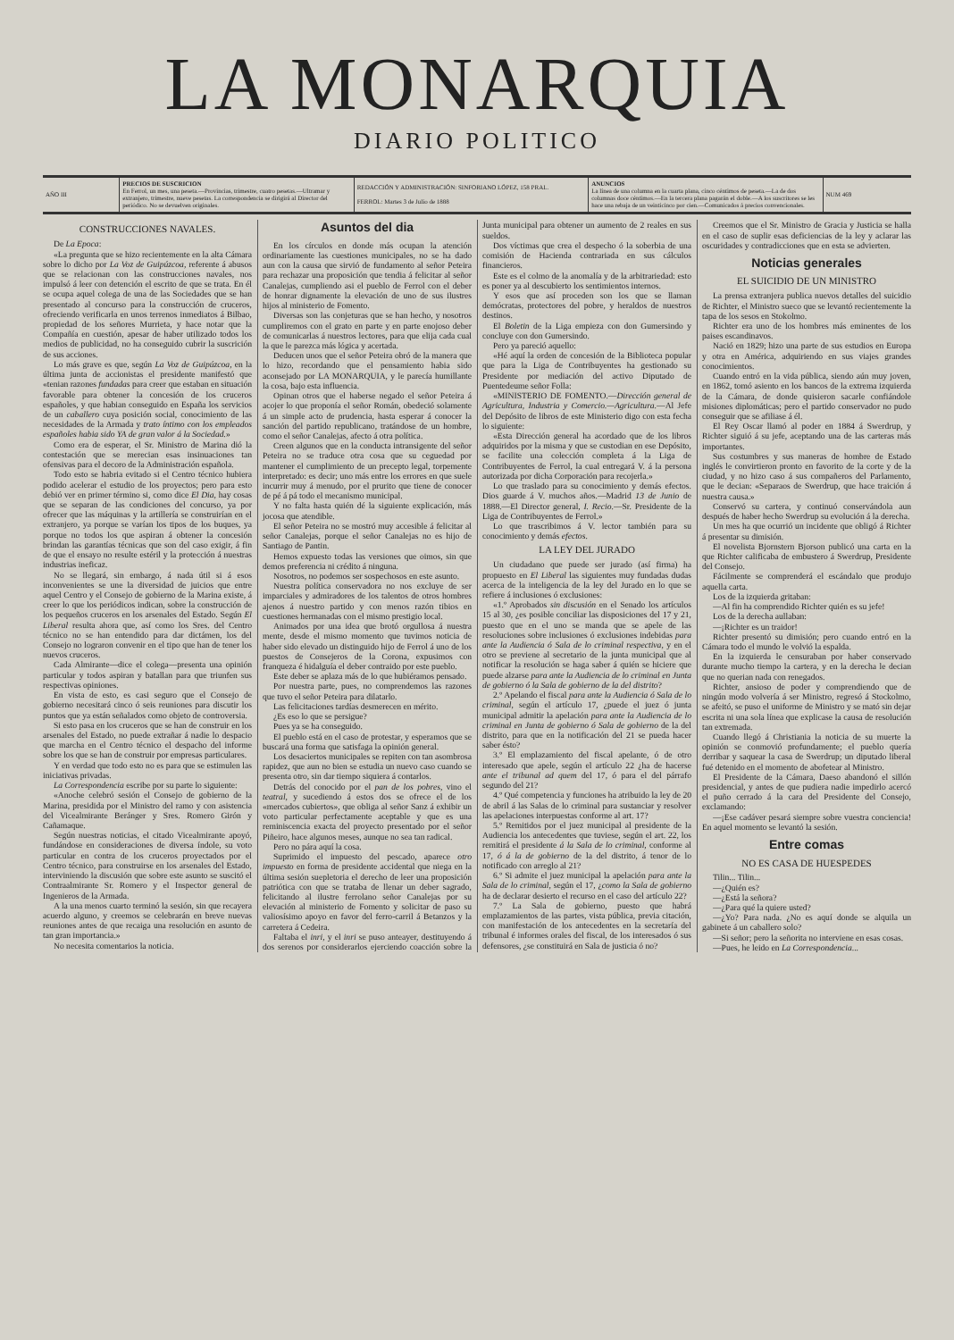LA MONARQUIA
DIARIO POLITICO
| AÑO III | PRECIOS DE SUSCRICION En Ferrol, un mes, una peseta.—Provincias, trimestre, cuatro pesetas.—Ultramar y extranjero, trimestre, nueve pesetas. La correspondencia se dirigirá al Director del periódico. No se devuelven originales. | REDACCIÓN Y ADMINISTRACIÓN: SINFORIANO LÓPEZ, 158 PRAL. FERROL: Martes 3 de Julio de 1888 | ANUNCIOS La línea de una columna en la cuarta plana, cinco céntimos de peseta.—La de dos columnas doce céntimos.—En la tercera plana pagarán el doble.—A los suscritores se les hace una rebaja de un veinticinco por cien.—Comunicados á precios convencionales. | NUM 469 |
CONSTRUCCIONES NAVALES.
De La Epoca:
«La pregunta que se hizo recientemente en la alta Cámara sobre lo dicho por La Voz de Guipúzcoa, referente á abusos que se relacionan con las construcciones navales, nos impulsó á leer con detención el escrito de que se trata. En él se ocupa aquel colega de una de las Sociedades que se han presentado al concurso para la construcción de cruceros, ofreciendo verificarla en unos terrenos inmediatos á Bilbao, propiedad de los señores Murrieta, y hace notar que la Compañía en cuestión, apesar de haber utilizado todos los medios de publicidad, no ha conseguido cubrir la suscrición de sus acciones.
Lo más grave es que, según La Voz de Guipúzcoa, en la última junta de accionistas el presidente manifestó que «tenian razones fundadas para creer que estaban en situación favorable para obtener la concesión de los cruceros españoles, y que habian conseguido en España los servicios de un caballero cuya posición social, conocimiento de las necesidades de la Armada y trato íntimo con los empleados españoles habia sido YA de gran valor á la Sociedad.»
Como era de esperar, el Sr. Ministro de Marina dió la contestación que se merecian esas insinuaciones tan ofensivas para el decoro de la Administración española.
Todo esto se habria evitado si el Centro técnico hubiera podido acelerar el estudio de los proyectos; pero para esto debió ver en primer término si, como dice El Dia, hay cosas que se separan de las condiciones del concurso, ya por ofrecer que las máquinas y la artillería se construirían en el extranjero, ya porque se varían los tipos de los buques, ya porque no todos los que aspiran á obtener la concesión brindan las garantías técnicas que son del caso exigir, á fin de que el ensayo no resulte estéril y la protección á nuestras industrias ineficaz.
No se llegará, sin embargo, á nada útil si á esos inconvenientes se une la diversidad de juicios que entre aquel Centro y el Consejo de gobierno de la Marina existe, á creer lo que los periódicos indican, sobre la construcción de los pequeños cruceros en los arsenales del Estado. Según El Liberal resulta ahora que, así como los Sres. del Centro técnico no se han entendido para dar dictámen, los del Consejo no lograron convenir en el tipo que han de tener los nuevos cruceros.
Cada Almirante—dice el colega—presenta una opinión particular y todos aspiran y batallan para que triunfen sus respectivas opiniones.
En vista de esto, es casi seguro que el Consejo de gobierno necesitará cinco ó seis reuniones para discutir los puntos que ya están señalados como objeto de controversia.
Si esto pasa en los cruceros que se han de construir en los arsenales del Estado, no puede extrañar á nadie lo despacio que marcha en el Centro técnico el despacho del informe sobre los que se han de construir por empresas particulares.
Y en verdad que todo esto no es para que se estimulen las iniciativas privadas.
La Correspondencia escribe por su parte lo siguiente:
«Anoche celebró sesión el Consejo de gobierno de la Marina, presidida por el Ministro del ramo y con asistencia del Vicealmirante Beránger y Sres. Romero Girón y Cañamaque.
Según nuestras noticias, el citado Vicealmirante apoyó, fundándose en consideraciones de diversa índole, su voto particular en contra de los cruceros proyectados por el Centro técnico, para construirse en los arsenales del Estado, interviniendo la discusión que sobre este asunto se suscitó el Contraalmirante Sr. Romero y el Inspector general de Ingenieros de la Armada.
A la una menos cuarto terminó la sesión, sin que recayera acuerdo alguno, y creemos se celebrarán en breve nuevas reuniones antes de que recaiga una resolución en asunto de tan gran importancia.»
No necesita comentarios la noticia.
Asuntos del dia
En los círculos en donde más ocupan la atención ordinariamente las cuestiones municipales, no se ha dado aun con la causa que sirvió de fundamento al señor Peteira para rechazar una proposición que tendia á felicitar al señor Canalejas, cumpliendo asi el pueblo de Ferrol con el deber de honrar dignamente la elevación de uno de sus ilustres hijos al ministerio de Fomento.
Diversas son las conjeturas que se han hecho, y nosotros cumpliremos con el grato en parte y en parte enojoso deber de comunicarlas á nuestros lectores, para que elija cada cual la que le parezca más lógica y acertada.
Deducen unos que el señor Peteira obró de la manera que lo hizo, recordando que el pensamiento habia sido aconsejado por LA MONARQUIA, y le parecía humillante la cosa, bajo esta influencia.
Opinan otros que el haberse negado el señor Peteira á acojer lo que proponía el señor Román, obedeció solamente á un simple acto de prudencia, hasta esperar á conocer la sanción del partido republicano, tratándose de un hombre, como el señor Canalejas, afecto á otra política.
Creen algunos que en la conducta intransigente del señor Peteira no se traduce otra cosa que su ceguedad por mantener el cumplimiento de un precepto legal, torpemente interpretado: es decir; uno más entre los errores en que suele incurrir muy á menudo, por el prurito que tiene de conocer de pé á pá todo el mecanismo municipal.
Y no falta hasta quién dé la siguiente explicación, más jocosa que atendible.
El señor Peteira no se mostró muy accesible á felicitar al señor Canalejas, porque el señor Canalejas no es hijo de Santiago de Pantin.
Hemos expuesto todas las versiones que oimos, sin que demos preferencia ni crédito á ninguna.
Nosotros, no podemos ser sospechosos en este asunto.
Nuestra política conservadora no nos excluye de ser imparciales y admiradores de los talentos de otros hombres ajenos á nuestro partido y con menos razón tibios en cuestiones hermanadas con el mismo prestigio local.
Animados por una idea que brotó orgullosa á nuestra mente, desde el mismo momento que tuvimos noticia de haber sido elevado un distinguido hijo de Ferrol á uno de los puestos de Consejeros de la Corona, expusimos con franqueza é hidalguía el deber contraido por este pueblo.
Este deber se aplaza más de lo que hubiéramos pensado.
Por nuestra parte, pues, no comprendemos las razones que tuvo el señor Peteira para dilatarlo.
Las felicitaciones tardías desmerecen en mérito.
¿Es eso lo que se persigue?
Pues ya se ha conseguido.
El pueblo está en el caso de protestar, y esperamos que se buscará una forma que satisfaga la opinión general.
Los desaciertos municipales se repiten con tan asombrosa rapidez, que aun no bien se estudia un nuevo caso cuando se presenta otro, sin dar tiempo siquiera á contarlos.
Detrás del conocido por el pan de los pobres, vino el teatral, y sucediendo á estos dos se ofrece el de los «mercados cubiertos», que obliga al señor Sanz á exhibir un voto particular perfectamente aceptable y que es una reminiscencia exacta del proyecto presentado por el señor Piñeiro, hace algunos meses, aunque no sea tan radical.
Pero no pára aquí la cosa.
Suprimido el impuesto del pescado, aparece otro impuesto en forma de presidente accidental que niega en la última sesión suepletoria el derecho de leer una proposición patriótica con que se trataba de llenar un deber sagrado, felicitando al ilustre ferrolano señor Canalejas por su elevación al ministerio de Fomento y solicitar de paso su valiosísimo apoyo en favor del ferro-carril á Betanzos y la carretera á Cedeira.
Faltaba el inri, y el inri se puso anteayer, destituyendo á dos serenos por considerarlos ejerciendo coacción sobre la Junta municipal para obtener un aumento de 2 reales en sus sueldos.
Dos víctimas que crea el despecho ó la soberbia de una comisión de Hacienda contrariada en sus cálculos financieros.
Este es el colmo de la anomalía y de la arbitrariedad: esto es poner ya al descubierto los sentimientos internos.
Y esos que así proceden son los que se llaman demócratas, protectores del pobre, y heraldos de nuestros destinos.
El Boletin de la Liga empieza con don Gumersindo y concluye con don Gumersindo.
Pero ya pareció aquello:
«Hé aquí la orden de concesión de la Biblioteca popular que para la Liga de Contribuyentes ha gestionado su Presidente por mediación del activo Diputado de Puentedeume señor Folla:
«MINISTERIO DE FOMENTO.—Dirección general de Agricultura, Industria y Comercio.—Agricultura.—Al Jefe del Depósito de libros de este Ministerio digo con esta fecha lo siguiente:
«Esta Dirección general ha acordado que de los libros adquiridos por la misma y que se custodian en ese Depósito, se facilite una colección completa á la Liga de Contribuyentes de Ferrol, la cual entregará V. á la persona autorizada por dicha Corporación para recojerla.»
Lo que traslado para su conocimiento y demás efectos. Dios guarde á V. muchos años.—Madrid 13 de Junio de 1888.—El Director general, I. Recio.—Sr. Presidente de la Liga de Contribuyentes de Ferrol.»
Lo que trascribimos á V. lector también para su conocimiento y demás efectos.
LA LEY DEL JURADO
Un ciudadano que puede ser jurado (así firma) ha propuesto en El Liberal las siguientes muy fundadas dudas acerca de la inteligencia de la ley del Jurado en lo que se refiere á inclusiones ó exclusiones:
«1.º Aprobados sin discusión en el Senado los artículos 15 al 30, ¿es posible conciliar las disposiciones del 17 y 21, puesto que en el uno se manda que se apele de las resoluciones sobre inclusiones ó exclusiones indebidas para ante la Audiencia ó Sala de lo criminal respectiva, y en el otro se previene al secretario de la junta municipal que al notificar la resolución se haga saber á quién se hiciere que puede alzarse para ante la Audiencia de lo criminal en Junta de gobierno ó la Sala de gobierno de la del distrito?
2.º Apelando el fiscal para ante la Audiencia ó Sala de lo criminal, según el artículo 17, ¿puede el juez ó junta municipal admitir la apelación para ante la Audiencia de lo criminal en Junta de gobierno ó Sala de gobierno de la del distrito, para que en la notificación del 21 se pueda hacer saber ésto?
3.º El emplazamiento del fiscal apelante, ó de otro interesado que apele, según el artículo 22 ¿ha de hacerse ante el tribunal ad quem del 17, ó para el del párrafo segundo del 21?
4.º Qué competencia y funciones ha atribuido la ley de 20 de abril á las Salas de lo criminal para sustanciar y resolver las apelaciones interpuestas conforme al art. 17?
5.º Remitidos por el juez municipal al presidente de la Audiencia los antecedentes que tuviese, según el art. 22, los remitirá el presidente á la Sala de lo criminal, conforme al 17, ó á la de gobierno de la del distrito, á tenor de lo notificado con arreglo al 21?
6.º Si admite el juez municipal la apelación para ante la Sala de lo criminal, según el 17, ¿como la Sala de gobierno ha de declarar desierto el recurso en el caso del artículo 22?
7.º La Sala de gobierno, puesto que habrá emplazamientos de las partes, vista pública, previa citación, con manifestación de los antecedentes en la secretaría del tribunal é informes orales del fiscal, de los interesados ó sus defensores, ¿se constituirá en Sala de justicia ó no?
Creemos que el Sr. Ministro de Gracia y Justicia se halla en el caso de suplir esas deficiencias de la ley y aclarar las oscuridades y contradicciones que en esta se advierten.
Noticias generales
EL SUICIDIO DE UN MINISTRO
La prensa extranjera publica nuevos detalles del suicidio de Richter, el Ministro sueco que se levantó recientemente la tapa de los sesos en Stokolmo.
Richter era uno de los hombres más eminentes de los paises escandinavos.
Nació en 1829; hizo una parte de sus estudios en Europa y otra en América, adquiriendo en sus viajes grandes conocimientos.
Cuando entró en la vida pública, siendo aún muy joven, en 1862, tomó asiento en los bancos de la extrema izquierda de la Cámara, de donde quisieron sacarle confiándole misiones diplomáticas; pero el partido conservador no pudo conseguir que se afiliase á él.
El Rey Oscar llamó al poder en 1884 á Swerdrup, y Richter siguió á su jefe, aceptando una de las carteras más importantes.
Sus costumbres y sus maneras de hombre de Estado inglés le convirtieron pronto en favorito de la corte y de la ciudad, y no hizo caso á sus compañeros del Parlamento, que le decian: «Separaos de Swerdrup, que hace traición á nuestra causa.»
Conservó su cartera, y continuó conservándola aun después de haber hecho Swerdrup su evolución á la derecha.
Un mes ha que ocurrió un incidente que obligó á Richter á presentar su dimisión.
El novelista Bjornstern Bjorson publicó una carta en la que Richter calificaba de embustero á Swerdrup, Presidente del Consejo.
Fácilmente se comprenderá el escándalo que produjo aquella carta.
Los de la izquierda gritaban:
—Al fin ha comprendido Richter quién es su jefe!
Los de la derecha aullaban:
—¡Richter es un traidor!
Richter presentó su dimisión; pero cuando entró en la Cámara todo el mundo le volvió la espalda.
En la izquierda le censuraban por haber conservado durante mucho tiempo la cartera, y en la derecha le decian que no querian nada con renegados.
Richter, ansioso de poder y comprendiendo que de ningún modo volvería á ser Ministro, regresó á Stockolmo, se afeitó, se puso el uniforme de Ministro y se mató sin dejar escrita ni una sola línea que explicase la causa de resolución tan extremada.
Cuando llegó á Christiania la noticia de su muerte la opinión se conmovió profundamente; el pueblo quería derribar y saquear la casa de Swerdrup; un diputado liberal fué detenido en el momento de abofetear al Ministro.
El Presidente de la Cámara, Daeso abandonó el sillón presidencial, y antes de que pudiera nadie impedirlo acercó el puño cerrado á la cara del Presidente del Consejo, exclamando:
—¡Ese cadáver pesará siempre sobre vuestra conciencia! En aquel momento se levantó la sesión.
Entre comas
NO ES CASA DE HUESPEDES
Tilin... Tilin...
—¿Quién es?
—¿Está la señora?
—¿Para qué la quiere usted?
—¿Yo? Para nada. ¿No es aquí donde se alquila un gabinete á un caballero solo?
—Si señor; pero la señorita no interviene en esas cosas.
—Pues, he leido en La Correspondencia...